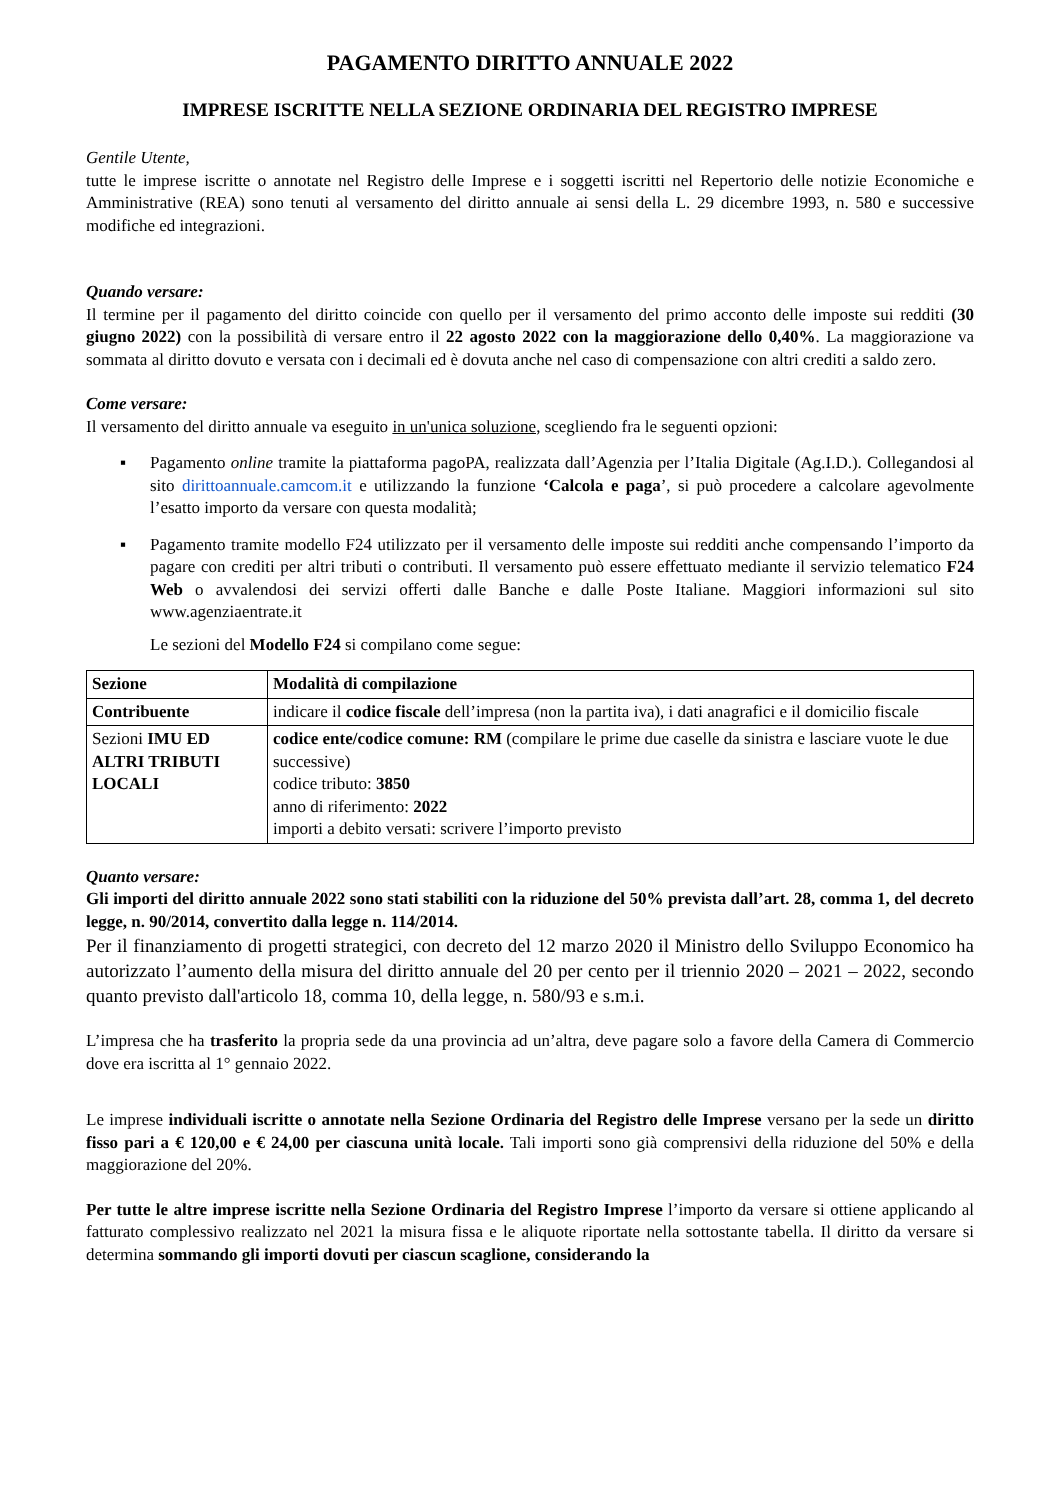PAGAMENTO DIRITTO ANNUALE 2022
IMPRESE ISCRITTE NELLA SEZIONE ORDINARIA DEL REGISTRO IMPRESE
Gentile Utente,
tutte le imprese iscritte o annotate nel Registro delle Imprese e i soggetti iscritti nel Repertorio delle notizie Economiche e Amministrative (REA) sono tenuti al versamento del diritto annuale ai sensi della L. 29 dicembre 1993, n. 580 e successive modifiche ed integrazioni.
Quando versare:
Il termine per il pagamento del diritto coincide con quello per il versamento del primo acconto delle imposte sui redditi (30 giugno 2022) con la possibilità di versare entro il 22 agosto 2022 con la maggiorazione dello 0,40%. La maggiorazione va sommata al diritto dovuto e versata con i decimali ed è dovuta anche nel caso di compensazione con altri crediti a saldo zero.
Come versare:
Il versamento del diritto annuale va eseguito in un'unica soluzione, scegliendo fra le seguenti opzioni:
▪ Pagamento online tramite la piattaforma pagoPA, realizzata dall’Agenzia per l’Italia Digitale (Ag.I.D.). Collegandosi al sito dirittoannuale.camcom.it e utilizzando la funzione ‘Calcola e paga’, si può procedere a calcolare agevolmente l’esatto importo da versare con questa modalità;
▪ Pagamento tramite modello F24 utilizzato per il versamento delle imposte sui redditi anche compensando l’importo da pagare con crediti per altri tributi o contributi. Il versamento può essere effettuato mediante il servizio telematico F24 Web o avvalendosi dei servizi offerti dalle Banche e dalle Poste Italiane. Maggiori informazioni sul sito www.agenziaentrate.it
Le sezioni del Modello F24 si compilano come segue:
| Sezione | Modalità di compilazione |
| --- | --- |
| Contribuente | indicare il codice fiscale dell’impresa (non la partita iva), i dati anagrafici e il domicilio fiscale |
| Sezioni IMU ED ALTRI TRIBUTI LOCALI | codice ente/codice comune: RM (compilare le prime due caselle da sinistra e lasciare vuote le due successive) codice tributo: 3850 anno di riferimento: 2022 importi a debito versati: scrivere l’importo previsto |
Quanto versare:
Gli importi del diritto annuale 2022 sono stati stabiliti con la riduzione del 50% prevista dall’art. 28, comma 1, del decreto legge, n. 90/2014, convertito dalla legge n. 114/2014.
Per il finanziamento di progetti strategici, con decreto del 12 marzo 2020 il Ministro dello Sviluppo Economico ha autorizzato l’aumento della misura del diritto annuale del 20 per cento per il triennio 2020 – 2021 – 2022, secondo quanto previsto dall'articolo 18, comma 10, della legge, n. 580/93 e s.m.i.
L’impresa che ha trasferito la propria sede da una provincia ad un’altra, deve pagare solo a favore della Camera di Commercio dove era iscritta al 1° gennaio 2022.
Le imprese individuali iscritte o annotate nella Sezione Ordinaria del Registro delle Imprese versano per la sede un diritto fisso pari a € 120,00 e € 24,00 per ciascuna unità locale. Tali importi sono già comprensivi della riduzione del 50% e della maggiorazione del 20%.
Per tutte le altre imprese iscritte nella Sezione Ordinaria del Registro Imprese l’importo da versare si ottiene applicando al fatturato complessivo realizzato nel 2021 la misura fissa e le aliquote riportate nella sottostante tabella. Il diritto da versare si determina sommando gli importi dovuti per ciascun scaglione, considerando la